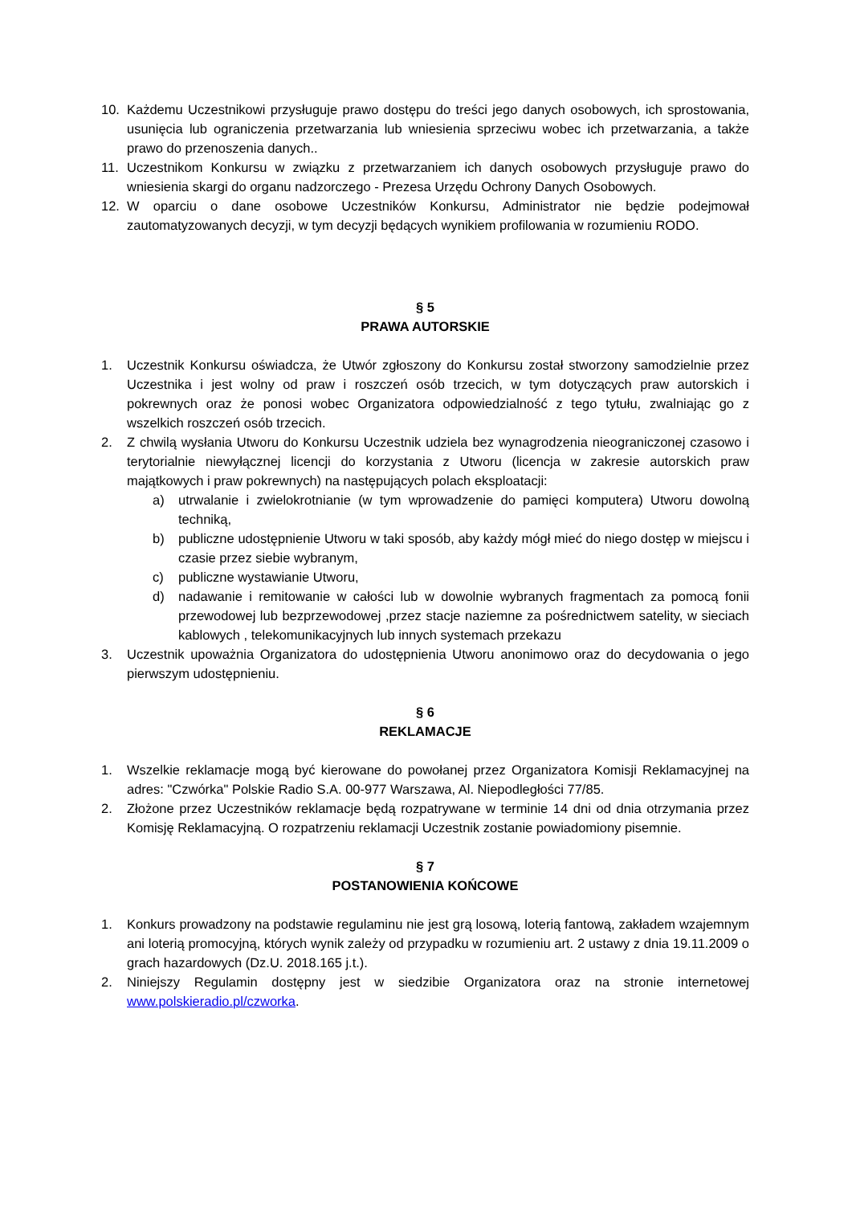10. Każdemu Uczestnikowi przysługuje prawo dostępu do treści jego danych osobowych, ich sprostowania, usunięcia lub ograniczenia przetwarzania lub wniesienia sprzeciwu wobec ich przetwarzania, a także prawo do przenoszenia danych..
11. Uczestnikom Konkursu w związku z przetwarzaniem ich danych osobowych przysługuje prawo do wniesienia skargi do organu nadzorczego - Prezesa Urzędu Ochrony Danych Osobowych.
12. W oparciu o dane osobowe Uczestników Konkursu, Administrator nie będzie podejmował zautomatyzowanych decyzji, w tym decyzji będących wynikiem profilowania w rozumieniu RODO.
§ 5
PRAWA AUTORSKIE
1. Uczestnik Konkursu oświadcza, że Utwór zgłoszony do Konkursu został stworzony samodzielnie przez Uczestnika i jest wolny od praw i roszczeń osób trzecich, w tym dotyczących praw autorskich i pokrewnych oraz że ponosi wobec Organizatora odpowiedzialność z tego tytułu, zwalniając go z wszelkich roszczeń osób trzecich.
2. Z chwilą wysłania Utworu do Konkursu Uczestnik udziela bez wynagrodzenia nieograniczonej czasowo i terytorialnie niewyłącznej licencji do korzystania z Utworu (licencja w zakresie autorskich praw majątkowych i praw pokrewnych) na następujących polach eksploatacji:
a) utrwalanie i zwielokrotnianie (w tym wprowadzenie do pamięci komputera) Utworu dowolną techniką,
b) publiczne udostępnienie Utworu w taki sposób, aby każdy mógł mieć do niego dostęp w miejscu i czasie przez siebie wybranym,
c) publiczne wystawianie Utworu,
d) nadawanie i remitowanie w całości lub w dowolnie wybranych fragmentach za pomocą fonii przewodowej lub bezprzewodowej ,przez stacje naziemne za pośrednictwem satelity, w sieciach kablowych , telekomunikacyjnych lub innych systemach przekazu
3. Uczestnik upoważnia Organizatora do udostępnienia Utworu anonimowo oraz do decydowania o jego pierwszym udostępnieniu.
§ 6
REKLAMACJE
1. Wszelkie reklamacje mogą być kierowane do powołanej przez Organizatora Komisji Reklamacyjnej na adres: "Czwórka" Polskie Radio S.A. 00-977 Warszawa, Al. Niepodległości 77/85.
2. Złożone przez Uczestników reklamacje będą rozpatrywane w terminie 14 dni od dnia otrzymania przez Komisję Reklamacyjną. O rozpatrzeniu reklamacji Uczestnik zostanie powiadomiony pisemnie.
§ 7
POSTANOWIENIA KOŃCOWE
1. Konkurs prowadzony na podstawie regulaminu nie jest grą losową, loterią fantową, zakładem wzajemnym ani loterią promocyjną, których wynik zależy od przypadku w rozumieniu art. 2 ustawy z dnia 19.11.2009 o grach hazardowych (Dz.U. 2018.165 j.t.).
2. Niniejszy Regulamin dostępny jest w siedzibie Organizatora oraz na stronie internetowej www.polskieradio.pl/czworka.